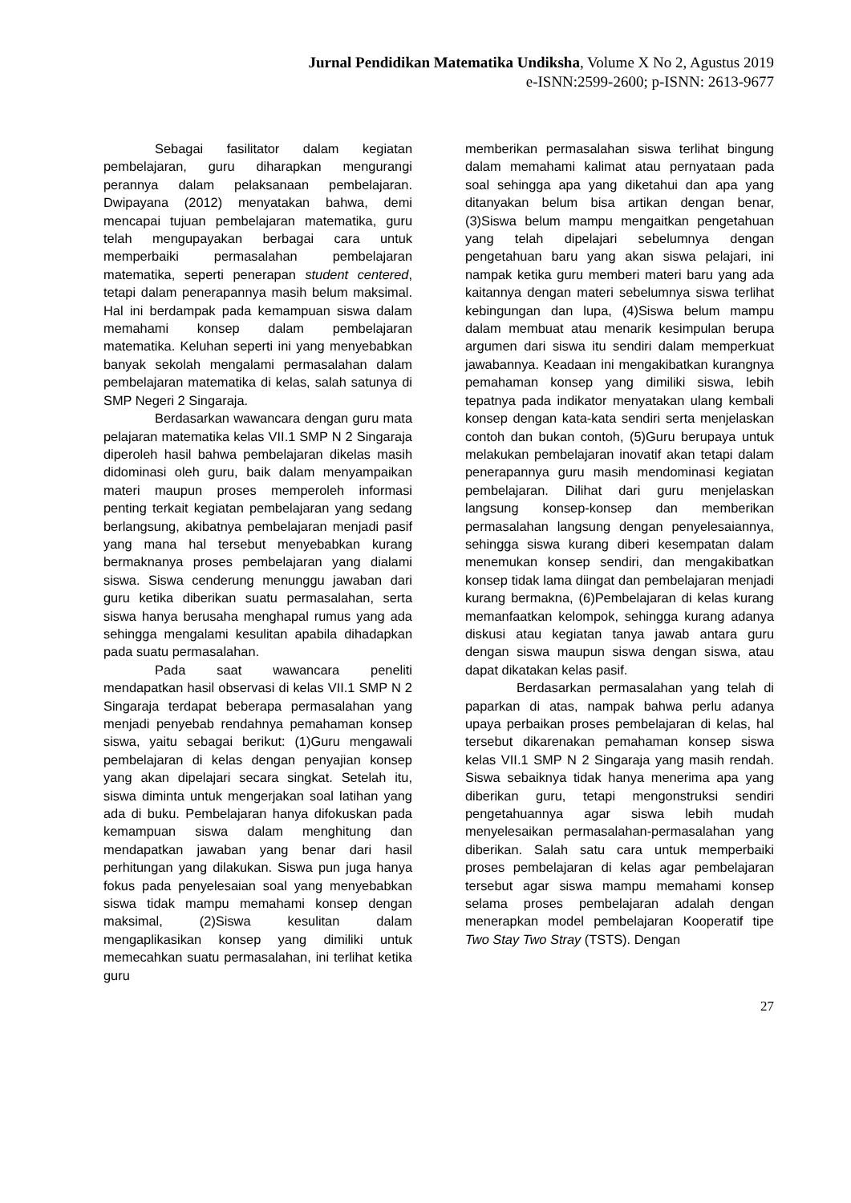Jurnal Pendidikan Matematika Undiksha, Volume X No 2, Agustus 2019
e-ISNN:2599-2600; p-ISNN: 2613-9677
Sebagai fasilitator dalam kegiatan pembelajaran, guru diharapkan mengurangi perannya dalam pelaksanaan pembelajaran. Dwipayana (2012) menyatakan bahwa, demi mencapai tujuan pembelajaran matematika, guru telah mengupayakan berbagai cara untuk memperbaiki permasalahan pembelajaran matematika, seperti penerapan student centered, tetapi dalam penerapannya masih belum maksimal. Hal ini berdampak pada kemampuan siswa dalam memahami konsep dalam pembelajaran matematika. Keluhan seperti ini yang menyebabkan banyak sekolah mengalami permasalahan dalam pembelajaran matematika di kelas, salah satunya di SMP Negeri 2 Singaraja.
Berdasarkan wawancara dengan guru mata pelajaran matematika kelas VII.1 SMP N 2 Singaraja diperoleh hasil bahwa pembelajaran dikelas masih didominasi oleh guru, baik dalam menyampaikan materi maupun proses memperoleh informasi penting terkait kegiatan pembelajaran yang sedang berlangsung, akibatnya pembelajaran menjadi pasif yang mana hal tersebut menyebabkan kurang bermaknanya proses pembelajaran yang dialami siswa. Siswa cenderung menunggu jawaban dari guru ketika diberikan suatu permasalahan, serta siswa hanya berusaha menghapal rumus yang ada sehingga mengalami kesulitan apabila dihadapkan pada suatu permasalahan.
Pada saat wawancara peneliti mendapatkan hasil observasi di kelas VII.1 SMP N 2 Singaraja terdapat beberapa permasalahan yang menjadi penyebab rendahnya pemahaman konsep siswa, yaitu sebagai berikut: (1)Guru mengawali pembelajaran di kelas dengan penyajian konsep yang akan dipelajari secara singkat. Setelah itu, siswa diminta untuk mengerjakan soal latihan yang ada di buku. Pembelajaran hanya difokuskan pada kemampuan siswa dalam menghitung dan mendapatkan jawaban yang benar dari hasil perhitungan yang dilakukan. Siswa pun juga hanya fokus pada penyelesaian soal yang menyebabkan siswa tidak mampu memahami konsep dengan maksimal, (2)Siswa kesulitan dalam mengaplikasikan konsep yang dimiliki untuk memecahkan suatu permasalahan, ini terlihat ketika guru
memberikan permasalahan siswa terlihat bingung dalam memahami kalimat atau pernyataan pada soal sehingga apa yang diketahui dan apa yang ditanyakan belum bisa artikan dengan benar, (3)Siswa belum mampu mengaitkan pengetahuan yang telah dipelajari sebelumnya dengan pengetahuan baru yang akan siswa pelajari, ini nampak ketika guru memberi materi baru yang ada kaitannya dengan materi sebelumnya siswa terlihat kebingungan dan lupa, (4)Siswa belum mampu dalam membuat atau menarik kesimpulan berupa argumen dari siswa itu sendiri dalam memperkuat jawabannya. Keadaan ini mengakibatkan kurangnya pemahaman konsep yang dimiliki siswa, lebih tepatnya pada indikator menyatakan ulang kembali konsep dengan kata-kata sendiri serta menjelaskan contoh dan bukan contoh, (5)Guru berupaya untuk melakukan pembelajaran inovatif akan tetapi dalam penerapannya guru masih mendominasi kegiatan pembelajaran. Dilihat dari guru menjelaskan langsung konsep-konsep dan memberikan permasalahan langsung dengan penyelesaiannya, sehingga siswa kurang diberi kesempatan dalam menemukan konsep sendiri, dan mengakibatkan konsep tidak lama diingat dan pembelajaran menjadi kurang bermakna, (6)Pembelajaran di kelas kurang memanfaatkan kelompok, sehingga kurang adanya diskusi atau kegiatan tanya jawab antara guru dengan siswa maupun siswa dengan siswa, atau dapat dikatakan kelas pasif.
Berdasarkan permasalahan yang telah di paparkan di atas, nampak bahwa perlu adanya upaya perbaikan proses pembelajaran di kelas, hal tersebut dikarenakan pemahaman konsep siswa kelas VII.1 SMP N 2 Singaraja yang masih rendah. Siswa sebaiknya tidak hanya menerima apa yang diberikan guru, tetapi mengonstruksi sendiri pengetahuannya agar siswa lebih mudah menyelesaikan permasalahan-permasalahan yang diberikan. Salah satu cara untuk memperbaiki proses pembelajaran di kelas agar pembelajaran tersebut agar siswa mampu memahami konsep selama proses pembelajaran adalah dengan menerapkan model pembelajaran Kooperatif tipe Two Stay Two Stray (TSTS). Dengan
27